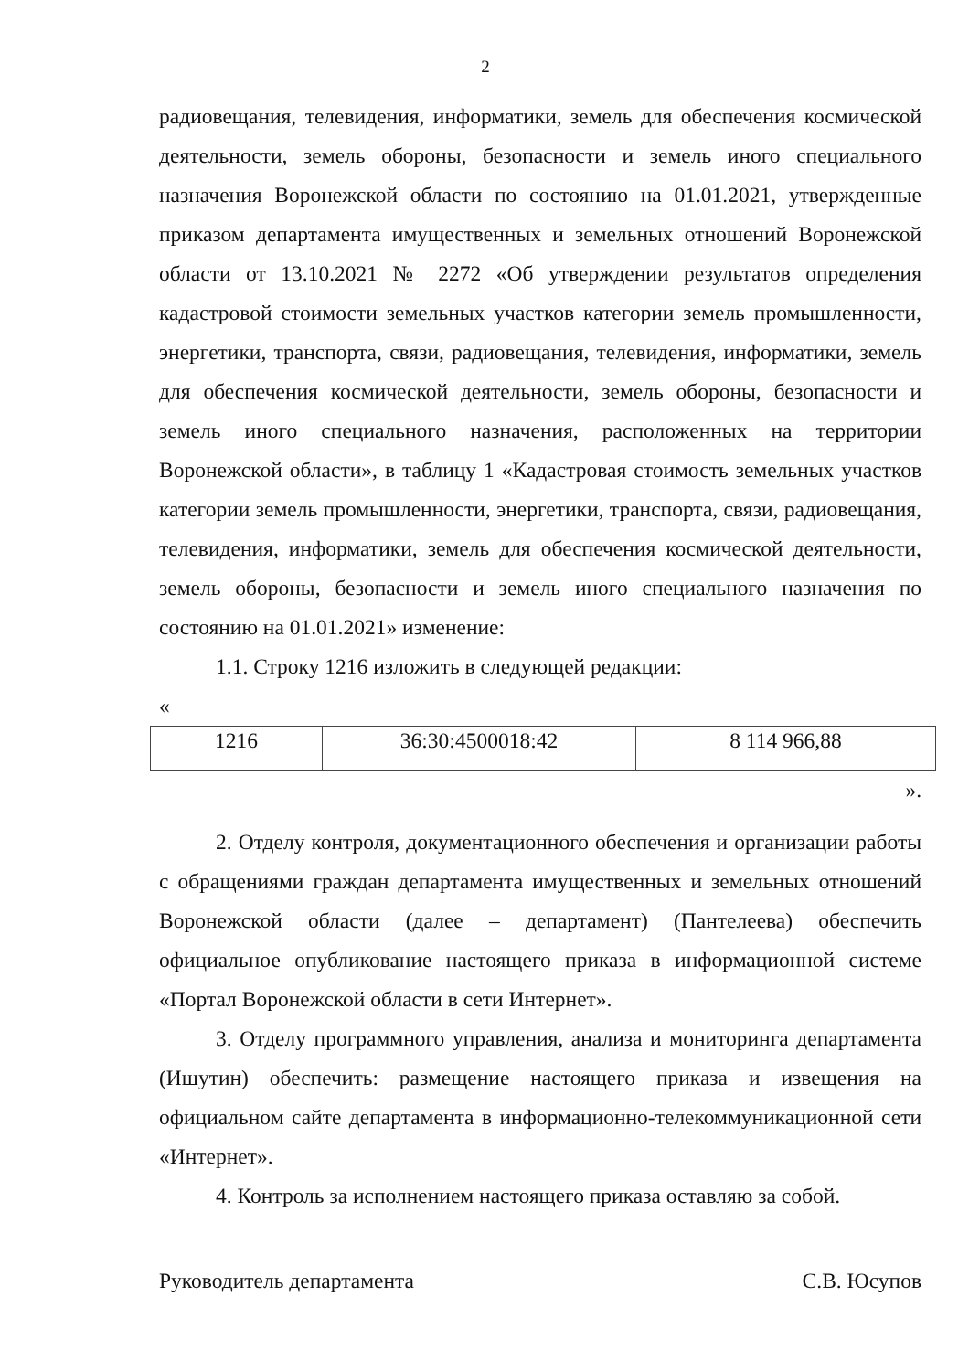2
радиовещания, телевидения, информатики, земель для обеспечения космической деятельности, земель обороны, безопасности и земель иного специального назначения Воронежской области по состоянию на 01.01.2021, утвержденные приказом департамента имущественных и земельных отношений Воронежской области от 13.10.2021 № 2272 «Об утверждении результатов определения кадастровой стоимости земельных участков категории земель промышленности, энергетики, транспорта, связи, радиовещания, телевидения, информатики, земель для обеспечения космической деятельности, земель обороны, безопасности и земель иного специального назначения, расположенных на территории Воронежской области», в таблицу 1 «Кадастровая стоимость земельных участков категории земель промышленности, энергетики, транспорта, связи, радиовещания, телевидения, информатики, земель для обеспечения космической деятельности, земель обороны, безопасности и земель иного специального назначения по состоянию на 01.01.2021» изменение:
1.1. Строку 1216 изложить в следующей редакции:
«
| 1216 | 36:30:4500018:42 | 8 114 966,88 |
».
2. Отделу контроля, документационного обеспечения и организации работы с обращениями граждан департамента имущественных и земельных отношений Воронежской области (далее – департамент) (Пантелеева) обеспечить официальное опубликование настоящего приказа в информационной системе «Портал Воронежской области в сети Интернет».
3. Отделу программного управления, анализа и мониторинга департамента (Ишутин) обеспечить: размещение настоящего приказа и извещения на официальном сайте департамента в информационно-телекоммуникационной сети «Интернет».
4. Контроль за исполнением настоящего приказа оставляю за собой.
Руководитель департамента С.В. Юсупов